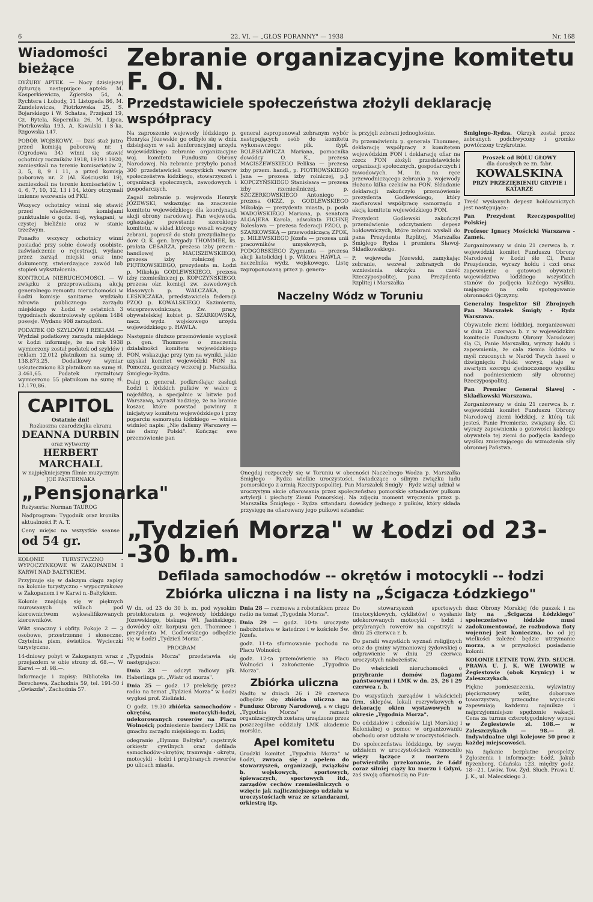6 22. VI. — „GŁOS PORANNY" — 1938 Nr. 168
Wiadomości bieżące
DYŻURY APTEK. — Nocy dzisiejszej dyżurują następujące apteki: M. Kasperkiewicza, Zgierska 54, A. Rychtera i Łobody, 11 Listopada 86, M. Zundelewicza, Piotrkowska 25, S. Bojarskiego i W. Schatza, Przejazd 19, Cz. Rytela, Kopernika 26, M. Lipca, Piotrkowska 193, A. Kowalski i S-ka, Rzgowska 147.
POBÓR WOJSKOWY. — Dziś staż jutro przed komisją poborową nr. 1 (Ogrodowa 34) winni się stawić ochotnicy roczników 1918, 1919 i 1920, zamieszkali na terenie komisariatów 2, 3, 5, 8, 9 i 11, a przed komisją poborową nr. 2 (Al. Kościuszki 19), zamieszkali na terenie komisariatów 1, 4, 6, 7, 10, 12, 13 i 14, który otrzymali imienne wezwania od PKU.
Wszyscy ochotnicy winni się stawić przed właściwemi komisjami punktualnie o godz. 8-ej, wykąpani, w czystej bieliźnie oraz w stanie trzeźwym.
Ponadto wszyscy ochotnicy winni posiadać przy sobie dowody osobiste, zaświadczenie o rejestracji, wydane przez zarząd miejski oraz inne dokumenty, stwierdzające zawód lub stopień wykształcenia.
KONTROLA NIERUCHOMOŚCI. — W związku z przeprowadzaną akcją generalnego remontu nieruchomości w Łodzi komisje sanitarne wydziału zdrowia publicznego zarządu miejskiego w Łodzi w ostatnich 3 tygodniach skontrolowały ogółem 1484 posesje. Wydano 908 zarządzeń.
PODATEK OD SZYLDÓW I REKLAM. — Wydział podatkowy zarządu miejskiego w Łodzi informuje, że na rok 1938 wymierzony został podatek od szyldów i reklam 12.012 płatnikom na sumę zł. 138.873,25. Dodatkowy wymiar uskuteczniono 83 płatnikom na sumę zł. 3.461,65. Podatek ryczałtowy wymierzono 55 płatnikom na sumę zł. 12.170,86.
CAPITOL
Ostatnie dni!
Rozkoszna czarodziejka ekranu
DEANNA DURBIN
oraz wytworny
HERBERT MARCHALL
w najpiękniejszym filmie muzycznym JOE PASTERNAKA
„Pensjonarka"
Reżyseria: Norman TAUROG
Nadprogram: Tygodnik oraz kronika aktualności P. A. T.
Ceny miejsc na wszystkie seanse od 54 gr.
KOLONIE TURYSTYCZNO - WYPOCZYNKOWE W ZAKOPANEM I KARWI NAD BAŁTYKIEM.
Przyjmuje się w dalszym ciągu zapisy na kolonie turystyczno - wypoczynkowe w Zakopanem i w Karwi n.-Bałtykiem.
Kolonie znajdują się w pięknych murowanych willach pod kierownictwem wykwalifikowanych kierowników.
Wikt smaczny i obfity. Pokoje 2 — 3 osobowe, przestrzenne i słoneczne. Czytelnia pism, świetlica. Wycieczki turystyczne.
14-dniowy pobyt w Zakopanym wraz z przejazdem w obie strony zł. 68.—. W Karwi — zł. 98.—.
Informacje i zapisy: Biblioteka im. Berechewa, Zachodnia 59, tel. 191-50 i „Gwiazda", Zachodnia 57.
Zebranie organizacyjne komitetu F. O. N.
Przedstawiciele społeczeństwa złożyli deklarację współpracy
Na zaproszenie wojewody łódzkiego p. Henryka Józewskie go odbyło się w dniu dzisiejszym w sali konferencyjnej urzędu wojewódzkiego zebranie organizacyjne woj. komitetu Funduszu Obrony Narodowej. Na zebranie przybyło ponad 300 przedstawicieli wszystkich warstw społeczeństwa łódzkiego, stowarzyszeń i organizacji społecznych, zawodowych i gospodarczych.
Zagaił zebranie p. wojewoda Henryk JÓZEWSKI, wskazując na znaczenie komitetu wojewódzkiego dla koordynacji akcji obrony narodowej. Pan wojewoda, ogłaszając powstanie szerokiego komitetu, w skład którego weszli wszyscy zebrani, poprosił do stołu prezydialnego: dow. O. K. gen. brygady THOMMEE, ks. prałata CESARZA, prezesa izby przem.-handlowej p. MACISZEWSKIEGO, prezesa izby rolniczej p. PIOTROWSKIEGO, prezydenta m. Łodzi p. Mikołaja GODLEWSKIEGO, prezesa izby rzemieślniczej p. KOPCZYŃSKIEGO, prezesa okr. komisji zw. zawodowych klasowych p. WALCZAKA, p. LEŚNICZAKA, przedstawiciela federacji PZOO p. KOWALSKIEGO Kazimierza, wiceprzewodniczącą Zw. pracy obywatelskiej kobiet p. SZARKOWSKĄ, nacz. wydz. wojskowego urzędu wojewódzkiego p. HAWLA.
Następnie dłuższe przemówienie wygłosił p. gen. Thommee o znaczeniu działalności komitetu wojewódzkiego FON, wskazując przy tym na wyniki, jakie uzyskał komitet wojewódzki FON na Pomorzu, goszczący wczoraj p. Marszałka Śmigłego-Rydza.
Dalej p. generał, podkreślając zasługi Łodzi i łódzkich pułków w walce z najeźdźcą, a specjalnie w bitwie pod Warszawą, wyraził nadzieję, że na bramie koszar, które powstać powinny z inicjatywy komitetu wojewódzkiego i przy poparciu samorządu łódzkiego — winien widnieć napis: „Nie dalismy Warszawy — nie damy Polski". Kończąc swe przemówienie pan
generał zaproponował zebranym wybór następujących osób do komitetu wykonawczego: płk. dypl. BOLESŁAWICZA Mariana, pomocnika dowódcy O. K., prezesa MACISZEWSKIEGO Feliksa — prezesa izby przem. handl., p. PIOTROWSKIEGO Jana — prezesa izby rolniczej, p.J. KOPCZYŃSKIEGO Stanisława — prezesa izby rzemieślniczej, p. SZCZERKOWSKIEGO Antoniego — prezesa OKZZ, p. GODLEWSKIEGO Mikołaja — prezydenta miasta, p. posła WADOWSKIEGO Mariana, p. senatora ALGAJERA Karola, adwokata FICHNĘ Bolesława — prezesa federacji PZOO, p. SZARKOWSKĄ — przewodniczącą ZPOK, p. MILEWSKIEGO Józefa — prezesa unii pracowników umysłowych, p. PODGÓRSKIEGO Zygmunta — prezesa akcji katolickiej i p. Wiktora HAWLA — naczelnika wydz. wojskowego. Listę zaproponowaną przez p. genera-
ła przyjęli zebrani jednogłośnie.
Po przemówieniu p. generała Thommee, deklarację współpracy z komitetem wojewódzkim FON i deklarację ofiar na rzecz FON złożyli przedstawiciele organizacji społecznych, gospodarczych i zawodowych. M. in. na ręce przewodniczącego zebrania p. wojewody złożono kilka czeków na FON. Składanie deklaracji zakończyło przemówienie prezydenta Godlewskiego, który zaofiarował współpracę samorządu z akcją komitetu wojewódzkiego FON.
Prezydent Godlewski zakończył przemówienie odczytaniem depesz hołdowniczych, które zebrani wysłali do pana Prezydenta Rzplitej, Marszałka Śmigłego Rydza i premiera Sławoj-Składkowskiego.
P. wojewoda Józewski, zamykając zebranie, wezwał zebranych do wzniesienia okrzyku na cześć Rzeczypospolitej, pana Prezydenta Rzplitej i Marszałka
Naczelny Wódz w Toruniu
Onegdaj rozpoczęły się w Toruniu w obecności Naczelnego Wodza p. Marszałka Śmigłego - Rydza wielkie uroczystości, świadczące o silnym związku ludu pomorskiego z armią Rzeczypospolitej. Pan Marszałek Śmigły - Rydz wziął udział w uroczystym akcie ofiarowania przez społeczeństwo pomorskie sztandarów pułkom artylerji i piechoty Ziemi Pomorskiej. Na zdjęciu moment wręczenia przez p. Marszałka Śmigłego - Rydza sztandaru dowódcy jednego z pułków, który składa przysięgę na ofiarowany jego pułkowi sztandar.
Śmigłego-Rydza. Okrzyk został przez zebranych podchwycony i gromko powtórzony trzykrotnie.
Proszek od BÓLU GŁOWY
dla dorosłych ze zn. fabr.
KOWALSKINA
PRZY PRZEZIĘBIENIU GRYPIE i KATARZE
Treść wysłanych depesz hołdowniczych jest następująca:
Pan Prezydent Rzeczypospolitej Polskiej
Profesor Ignacy Mościcki Warszawa - Zamek.
Zorganizowany w dniu 21 czerwca b. r. wojewódzki komitet Funduszu Obrony Narodowej w Łodzi śle Ci, Panie Prezydencie, wyrazy hołdu i czci oraz zapewnienie o gotowoci obywateli województwa łódzkiego wszystkich stanów do podjęcia każdego wysiłku, mającego na celu spotęgowanie obronności Ojczyzny.
Generalny Inspektor Sił Zbrojnych Pan Marszałek Śmigły - Rydz Warszawa.
Obywatele ziemi łódzkiej, zorganizowani w dniu 21 czerwca b. r. w wojewódzkim komitecie Funduszu Obrony Narodowej ślą Ci, Panie Marszałku, wyrazy hołdu i zapewnienia, że cała ziemia łódzka w myśl rzuconych w Naród Twych haseł o dźwignięciu Polski wzwyż, staje w zwartym szeregu zjednoczonego wysiłku nad podniesieniem siły obronnej Rzeczypospolitej.
Pan Premier Generał Sławoj - Składkowski Warszawa.
Zorganizowany w dniu 21 czerwca b. r. wojewódzki komitet Funduszu Obrony Narodowej ziemi łódzkiej, z którą tak jesteś, Panie Premierze, związany śle, Ci wyrazy zapewnienia o gotowości każdego obywatela tej ziemi do podjęcia każdego wysiłku zmierzającego do wzmożenia siły obronnej Państwa.
„Tydzień Morza" w Łodzi od 23--30 b.m.
Defilada samochodów -- okrętów i motocykli -- łodzi
Zbiórka uliczna i na listy na „Ścigacza Łódzkiego"
W dn. od 23 do 30 b. m. pod wysokim protektoratem p. wojewody łódzkiego Józewskiego, biskupa Wł. Jasińskiego, dowódcy okr. korpusu gen. Thommee i prezydenta M. Godlewskiego odbędzie się w Łodzi „Tydzień Morza".
PROGRAM
„Tygodnia Morza" przedstawia się następująco:
Dnia 23 — odczyt radiowy płk. Haberlinga pt. „Wiatr od morza".
Dnia 25 — godz. 17 prelekcję przez radio na temat „Tydzień Morza" w Łodzi wygłosi prof. Zieliński.
O godz. 19.30 zbiórka samochodów - okrętów, motocykli-łodzi, udekorowanych rowerów na Placu Wolności; podniesienie bandery LMK na gmachu zarządu miejskiego m. Łodzi;
odegranie „Hymnu Bałtyku"; capstrzyk orkiestr cywilnych oraz defilada samochodów-okrętów, tramwaju - okrętu, motocykli - łodzi i przybranych rowerów po ulicach miasta.
Dnia 28 — rozmowa z robotnikiem przez radio na temat „Tygodnia Morza".
Dnia 29 — godz. 10-ta uroczyste nabożeństwa w katedrze i w kościele Św. Józefa.
godz. 11-ta sformowanie pochodu na Placu Wolności;
godz. 12-ta przemówienie na Placu Wolności i zakończenie „Tygodnia Morza".
Zbiórka uliczna
Nadto w dniach 26 i 29 czerwca odbędzie się zbiórka uliczna na Fundusz Obrony Narodowej, a w ciągu „Tygodnia Morza" w ramach organizacyjnych zostaną urządzone przez poszczególne oddziały LMK akademie morskie.
Apel komitetu
Grodzki komitet „Tygodnia Morza" w Łodzi, zwraca się z apelem do stowarzyszeń, organizacji, związków b. wojskowych, sportowych, śpiewaczych, sportowych itd., zarządów cechów rzemieślniczych o wzięcie jak najliczniejszego udziału w uroczystościach wraz ze sztandarami, orkiestrą itp.
Do stowarzyszeń sportowych (motocyklowych, cyklistów) o wysłanie udekorowanych motocykli - łodzi i przybranych rowerów na capstrzyk w dniu 25 czerwca r. b.
Do parafii wszystkich wyznań religijnych oraz do gminy wyznaniowej żydowskiej o odprawienie w dniu 29 czerwca uroczystych nabożeństw.
Do właścicieli nieruchomości o przybranie domów flagami państwowymi i LMK w dn. 25, 26 i 29 czerwca r. b.
Do wszystkich zarządów i właścicieli firm, sklepów, lokali rozrywkowych o dekorację okien wystawowych w okresie „Tygodnia Morza".
Do oddziałów i członków Ligi Morskiej i Kolonialnej o pomoc w organizowaniu obchodu oraz udziału w uroczystościach.
Do społeczeństwa łódzkiego, by swym udziałem w uroczystościach wzmocniło więzy łączące z morzem i potwierdziło przekonanie, że Łódź coraz silniej ciąży ku morzu i Gdyni, zaś swoją ofiarnością na Fun-
dusz Obrony Morskiej (do puszek i na listy na „Ścigacza Łódzkiego" społeczeństwo łódzkie musi zadokumentować, że rozbudowa floty wojennej jest konieczna, bo od jej wielkości zależeć będzie utrzymanie morza, a w przyszłości posiadanie kolonii.
KOLONIE LETNIE TOW. ŻYD. SŁUCH. PRAWA U. J. K. WE LWOWIE w Żegiestowie (obok Krynicy) i w Zaleszczykach.
Piękne pomieszczenia, wykwintny pięciorazowy wikt, doborowe towarzystwo, przecudne wycieczki zapewniają każdemu najmilsze i najprzyjemniejsze spędzenie wakacji. Cena za turnus czterotygodniowy wynosi w Żegiestowie zł. 108.— w Zaleszczykach — 98.— zł. Indywidualne ulgi kolejowe 50 proc z każdej miejscowości.
Na żądanie bezpłatne prospekty. Zgłoszenia i informacje: Łódź, Jakub Ryzenberg, Gdańska 123, między godz. 18—21. Lwów, Tow. Żyd. Słuch. Prawa U. J. K., ul. Malecskiego 3.